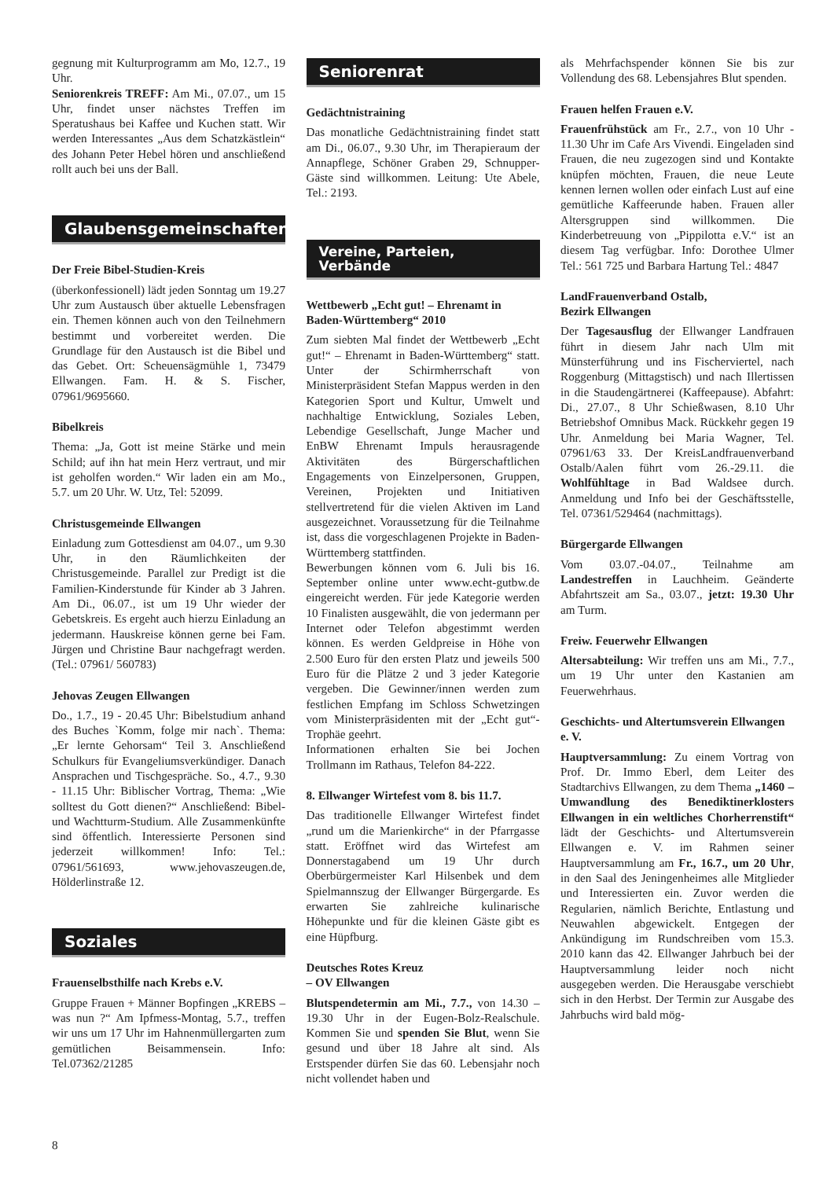gegnung mit Kulturprogramm am Mo, 12.7., 19 Uhr.
Seniorenkreis TREFF: Am Mi., 07.07., um 15 Uhr, findet unser nächstes Treffen im Speratushaus bei Kaffee und Kuchen statt. Wir werden Interessantes „Aus dem Schatzkästlein“ des Johann Peter Hebel hören und anschließend rollt auch bei uns der Ball.
Glaubensgemeinschaften
Der Freie Bibel-Studien-Kreis
(überkonfessionell) lädt jeden Sonntag um 19.27 Uhr zum Austausch über aktuelle Lebensfragen ein. Themen können auch von den Teilnehmern bestimmt und vorbereitet werden. Die Grundlage für den Austausch ist die Bibel und das Gebet. Ort: Scheuensägmühle 1, 73479 Ellwangen. Fam. H. & S. Fischer, 07961/9695660.
Bibelkreis
Thema: „Ja, Gott ist meine Stärke und mein Schild; auf ihn hat mein Herz vertraut, und mir ist geholfen worden.“ Wir laden ein am Mo., 5.7. um 20 Uhr. W. Utz, Tel: 52099.
Christusgemeinde Ellwangen
Einladung zum Gottesdienst am 04.07., um 9.30 Uhr, in den Räumlichkeiten der Christusgemeinde. Parallel zur Predigt ist die Familien-Kinderstunde für Kinder ab 3 Jahren. Am Di., 06.07., ist um 19 Uhr wieder der Gebetskreis. Es ergeht auch hierzu Einladung an jedermann. Hauskreise können gerne bei Fam. Jürgen und Christine Baur nachgefragt werden. (Tel.: 07961/ 560783)
Jehovas Zeugen Ellwangen
Do., 1.7., 19 - 20.45 Uhr: Bibelstudium anhand des Buches `Komm, folge mir nach`. Thema: „Er lernte Gehorsam“ Teil 3. Anschließend Schulkurs für Evangeliumsverkündiger. Danach Ansprachen und Tischgespräche. So., 4.7., 9.30 - 11.15 Uhr: Biblischer Vortrag, Thema: „Wie solltest du Gott dienen?“ Anschließend: Bibel- und Wachtturm-Studium. Alle Zusammenkünfte sind öffentlich. Interessierte Personen sind jederzeit willkommen! Info: Tel.: 07961/561693, www.jehovaszeugen.de, Hölderlinstraße 12.
Soziales
Frauenselbsthilfe nach Krebs e.V.
Gruppe Frauen + Männer Bopfingen „KREBS – was nun ?“ Am Ipfmess-Montag, 5.7., treffen wir uns um 17 Uhr im Hahnenmüllergarten zum gemütlichen Beisammensein. Info: Tel.07362/21285
Seniorenrat
Gedächtnistraining
Das monatliche Gedächtnistraining findet statt am Di., 06.07., 9.30 Uhr, im Therapieraum der Annapflege, Schöner Graben 29, Schnupper-Gäste sind willkommen. Leitung: Ute Abele, Tel.: 2193.
Vereine, Parteien,
Verbände
Wettbewerb „Echt gut! – Ehrenamt in Baden-Württemberg“ 2010
Zum siebten Mal findet der Wettbewerb „Echt gut!“ – Ehrenamt in Baden-Württemberg“ statt. Unter der Schirmherrschaft von Ministerpräsident Stefan Mappus werden in den Kategorien Sport und Kultur, Umwelt und nachhaltige Entwicklung, Soziales Leben, Lebendige Gesellschaft, Junge Macher und EnBW Ehrenamt Impuls herausragende Aktivitäten des Bürgerschaftlichen Engagements von Einzelpersonen, Gruppen, Vereinen, Projekten und Initiativen stellvertretend für die vielen Aktiven im Land ausgezeichnet. Voraussetzung für die Teilnahme ist, dass die vorgeschlagenen Projekte in Baden-Württemberg stattfinden.
Bewerbungen können vom 6. Juli bis 16. September online unter www.echt-gutbw.de eingereicht werden. Für jede Kategorie werden 10 Finalisten ausgewählt, die von jedermann per Internet oder Telefon abgestimmt werden können. Es werden Geldpreise in Höhe von 2.500 Euro für den ersten Platz und jeweils 500 Euro für die Plätze 2 und 3 jeder Kategorie vergeben. Die Gewinner/innen werden zum festlichen Empfang im Schloss Schwetzingen vom Ministerpräsidenten mit der „Echt gut“-Trophäe geehrt.
Informationen erhalten Sie bei Jochen Trollmann im Rathaus, Telefon 84-222.
8. Ellwanger Wirtefest vom 8. bis 11.7.
Das traditionelle Ellwanger Wirtefest findet „rund um die Marienkirche“ in der Pfarrgasse statt. Eröffnet wird das Wirtefest am Donnerstagabend um 19 Uhr durch Oberbürgermeister Karl Hilsenbek und dem Spielmannszug der Ellwanger Bürgergarde. Es erwarten Sie zahlreiche kulinarische Höhepunkte und für die kleinen Gäste gibt es eine Hüpfburg.
Deutsches Rotes Kreuz
– OV Ellwangen
Blutspendetermin am Mi., 7.7., von 14.30 – 19.30 Uhr in der Eugen-Bolz-Realschule. Kommen Sie und spenden Sie Blut, wenn Sie gesund und über 18 Jahre alt sind. Als Erstspender dürfen Sie das 60. Lebensjahr noch nicht vollendet haben und
als Mehrfachspender können Sie bis zur Vollendung des 68. Lebensjahres Blut spenden.
Frauen helfen Frauen e.V.
Frauenfrühstück am Fr., 2.7., von 10 Uhr - 11.30 Uhr im Cafe Ars Vivendi. Eingeladen sind Frauen, die neu zugezogen sind und Kontakte knüpfen möchten, Frauen, die neue Leute kennen lernen wollen oder einfach Lust auf eine gemütliche Kaffeerunde haben. Frauen aller Altersgruppen sind willkommen. Die Kinderbetreuung von „Pippilotta e.V.“ ist an diesem Tag verfügbar. Info: Dorothee Ulmer Tel.: 561 725 und Barbara Hartung Tel.: 4847
LandFrauenverband Ostalb,
Bezirk Ellwangen
Der Tagesausflug der Ellwanger Landfrauen führt in diesem Jahr nach Ulm mit Münsterführung und ins Fischerviertel, nach Roggenburg (Mittagstisch) und nach Illertissen in die Staudengärtnerei (Kaffeepause). Abfahrt: Di., 27.07., 8 Uhr Schießwasen, 8.10 Uhr Betriebshof Omnibus Mack. Rückkehr gegen 19 Uhr. Anmeldung bei Maria Wagner, Tel. 07961/63 33. Der KreisLandfrauenverband Ostalb/Aalen führt vom 26.-29.11. die Wohlfühltage in Bad Waldsee durch. Anmeldung und Info bei der Geschäftsstelle, Tel. 07361/529464 (nachmittags).
Bürgergarde Ellwangen
Vom 03.07.-04.07., Teilnahme am Landestreffen in Lauchheim. Geänderte Abfahrtszeit am Sa., 03.07., jetzt: 19.30 Uhr am Turm.
Freiw. Feuerwehr Ellwangen
Altersabteilung: Wir treffen uns am Mi., 7.7., um 19 Uhr unter den Kastanien am Feuerwehrhaus.
Geschichts- und Altertumsverein Ellwangen e. V.
Hauptversammlung: Zu einem Vortrag von Prof. Dr. Immo Eberl, dem Leiter des Stadtarchivs Ellwangen, zu dem Thema „1460 – Umwandlung des Benediktinerklosters Ellwangen in ein weltliches Chorherrenstift“ lädt der Geschichts- und Altertumsverein Ellwangen e. V. im Rahmen seiner Hauptversammlung am Fr., 16.7., um 20 Uhr, in den Saal des Jeningenheimes alle Mitglieder und Interessierten ein. Zuvor werden die Regularien, nämlich Berichte, Entlastung und Neuwahlen abgewickelt. Entgegen der Ankündigung im Rundschreiben vom 15.3. 2010 kann das 42. Ellwanger Jahrbuch bei der Hauptversammlung leider noch nicht ausgegeben werden. Die Herausgabe verschiebt sich in den Herbst. Der Termin zur Ausgabe des Jahrbuchs wird bald mög-
8